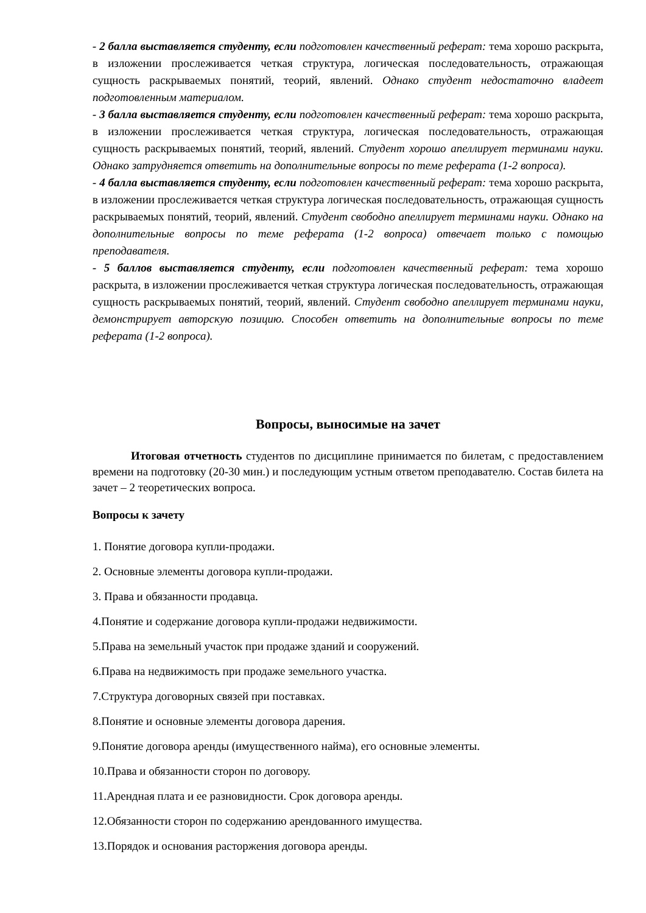- 2 балла выставляется студенту, если подготовлен качественный реферат: тема хорошо раскрыта, в изложении прослеживается четкая структура, логическая последовательность, отражающая сущность раскрываемых понятий, теорий, явлений. Однако студент недостаточно владеет подготовленным материалом.
- 3 балла выставляется студенту, если подготовлен качественный реферат: тема хорошо раскрыта, в изложении прослеживается четкая структура, логическая последовательность, отражающая сущность раскрываемых понятий, теорий, явлений. Студент хорошо апеллирует терминами науки. Однако затрудняется ответить на дополнительные вопросы по теме реферата (1-2 вопроса).
- 4 балла выставляется студенту, если подготовлен качественный реферат: тема хорошо раскрыта, в изложении прослеживается четкая структура логическая последовательность, отражающая сущность раскрываемых понятий, теорий, явлений. Студент свободно апеллирует терминами науки. Однако на дополнительные вопросы по теме реферата (1-2 вопроса) отвечает только с помощью преподавателя.
- 5 баллов выставляется студенту, если подготовлен качественный реферат: тема хорошо раскрыта, в изложении прослеживается четкая структура логическая последовательность, отражающая сущность раскрываемых понятий, теорий, явлений. Студент свободно апеллирует терминами науки, демонстрирует авторскую позицию. Способен ответить на дополнительные вопросы по теме реферата (1-2 вопроса).
Вопросы, выносимые на зачет
Итоговая отчетность студентов по дисциплине принимается по билетам, с предоставлением времени на подготовку (20-30 мин.) и последующим устным ответом преподавателю. Состав билета на зачет – 2 теоретических вопроса.
Вопросы к зачету
1. Понятие договора купли-продажи.
2. Основные элементы договора купли-продажи.
3. Права и обязанности продавца.
4.Понятие и содержание договора купли-продажи недвижимости.
5.Права на земельный участок при продаже зданий и сооружений.
6.Права на недвижимость при продаже земельного участка.
7.Структура договорных связей при поставках.
8.Понятие и основные элементы договора дарения.
9.Понятие договора аренды (имущественного найма), его основные элементы.
10.Права и обязанности сторон по договору.
11.Арендная плата и ее разновидности. Срок договора аренды.
12.Обязанности сторон по содержанию арендованного имущества.
13.Порядок и основания расторжения договора аренды.